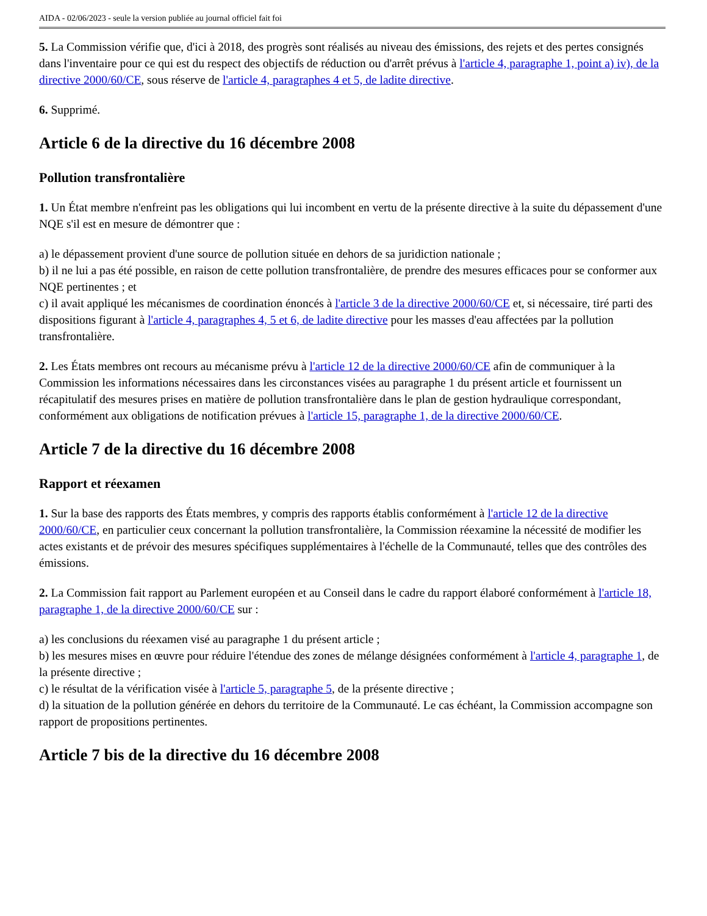AIDA - 02/06/2023 - seule la version publiée au journal officiel fait foi
5. La Commission vérifie que, d'ici à 2018, des progrès sont réalisés au niveau des émissions, des rejets et des pertes consignés dans l'inventaire pour ce qui est du respect des objectifs de réduction ou d'arrêt prévus à l'article 4, paragraphe 1, point a) iv), de la directive 2000/60/CE, sous réserve de l'article 4, paragraphes 4 et 5, de ladite directive.
6. Supprimé.
Article 6 de la directive du 16 décembre 2008
Pollution transfrontalière
1. Un État membre n'enfreint pas les obligations qui lui incombent en vertu de la présente directive à la suite du dépassement d'une NQE s'il est en mesure de démontrer que :
a) le dépassement provient d'une source de pollution située en dehors de sa juridiction nationale ;
b) il ne lui a pas été possible, en raison de cette pollution transfrontalière, de prendre des mesures efficaces pour se conformer aux NQE pertinentes ; et
c) il avait appliqué les mécanismes de coordination énoncés à l'article 3 de la directive 2000/60/CE et, si nécessaire, tiré parti des dispositions figurant à l'article 4, paragraphes 4, 5 et 6, de ladite directive pour les masses d'eau affectées par la pollution transfrontalière.
2. Les États membres ont recours au mécanisme prévu à l'article 12 de la directive 2000/60/CE afin de communiquer à la Commission les informations nécessaires dans les circonstances visées au paragraphe 1 du présent article et fournissent un récapitulatif des mesures prises en matière de pollution transfrontalière dans le plan de gestion hydraulique correspondant, conformément aux obligations de notification prévues à l'article 15, paragraphe 1, de la directive 2000/60/CE.
Article 7 de la directive du 16 décembre 2008
Rapport et réexamen
1. Sur la base des rapports des États membres, y compris des rapports établis conformément à l'article 12 de la directive 2000/60/CE, en particulier ceux concernant la pollution transfrontalière, la Commission réexamine la nécessité de modifier les actes existants et de prévoir des mesures spécifiques supplémentaires à l'échelle de la Communauté, telles que des contrôles des émissions.
2. La Commission fait rapport au Parlement européen et au Conseil dans le cadre du rapport élaboré conformément à l'article 18, paragraphe 1, de la directive 2000/60/CE sur :
a) les conclusions du réexamen visé au paragraphe 1 du présent article ;
b) les mesures mises en œuvre pour réduire l'étendue des zones de mélange désignées conformément à l'article 4, paragraphe 1, de la présente directive ;
c) le résultat de la vérification visée à l'article 5, paragraphe 5, de la présente directive ;
d) la situation de la pollution générée en dehors du territoire de la Communauté. Le cas échéant, la Commission accompagne son rapport de propositions pertinentes.
Article 7 bis de la directive du 16 décembre 2008